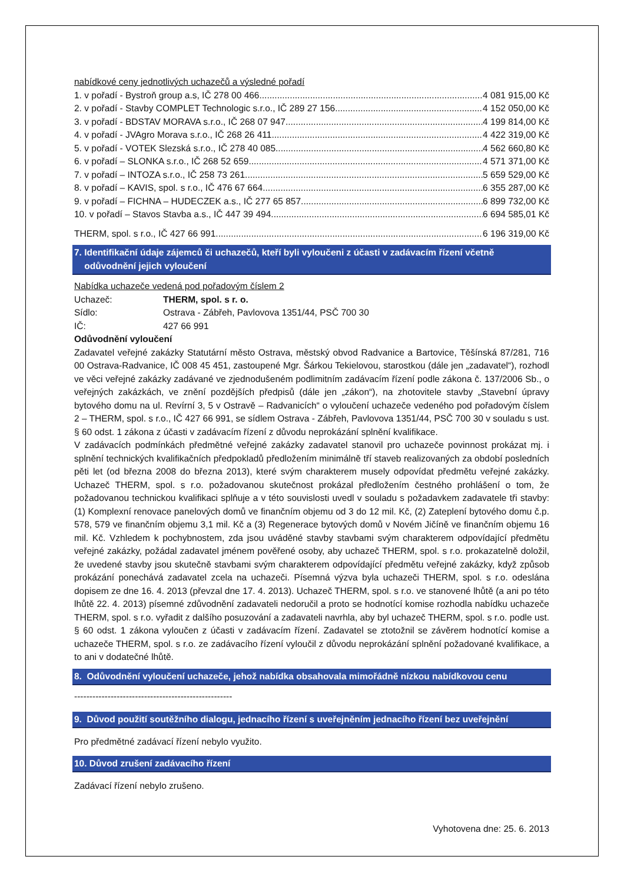nabídkové ceny jednotlivých uchazečů a výsledné pořadí
1. v pořadí - Bystroň group a.s, IČ 278 00 466 4 081 915,00 Kč
2. v pořadí - Stavby COMPLET Technologic s.r.o., IČ 289 27 156 4 152 050,00 Kč
3. v pořadí - BDSTAV MORAVA s.r.o., IČ 268 07 947 4 199 814,00 Kč
4. v pořadí - JVAgro Morava s.r.o., IČ 268 26 411 4 422 319,00 Kč
5. v pořadí - VOTEK Slezská s.r.o., IČ 278 40 085 4 562 660,80 Kč
6. v pořadí – SLONKA s.r.o., IČ 268 52 659 4 571 371,00 Kč
7. v pořadí – INTOZA s.r.o., IČ 258 73 261 5 659 529,00 Kč
8. v pořadí – KAVIS, spol. s r.o., IČ 476 67 664 6 355 287,00 Kč
9. v pořadí – FICHNA – HUDECZEK a.s., IČ 277 65 857 6 899 732,00 Kč
10. v pořadí – Stavos Stavba a.s., IČ 447 39 494 6 694 585,01 Kč
THERM, spol. s r.o., IČ 427 66 991 6 196 319,00 Kč
7. Identifikační údaje zájemců či uchazečů, kteří byli vyloučeni z účasti v zadávacím řízení včetně
odůvodnění jejich vyloučení
Nabídka uchazeče vedená pod pořadovým číslem 2
Uchazeč: THERM, spol. s r. o.
Sídlo: Ostrava - Zábřeh, Pavlovova 1351/44, PSČ 700 30
IČ: 427 66 991
Odůvodnění vyloučení
Zadavatel veřejné zakázky Statutární město Ostrava, městský obvod Radvanice a Bartovice, Těšínská 87/281, 716 00 Ostrava-Radvanice, IČ 008 45 451, zastoupené Mgr. Šárkou Tekielovou, starostkou (dále jen „zadavatel“), rozhodl ve věci veřejné zakázky zadávané ve zjednodušeném podlimitním zadávacím řízení podle zákona č. 137/2006 Sb., o veřejných zakázkách, ve znění pozdějších předpisů (dále jen „zákon“), na zhotovitele stavby „Stavební úpravy bytového domu na ul. Revírní 3, 5 v Ostravě – Radvanicích“ o vyloučení uchazeče vedeného pod pořadovým číslem 2 – THERM, spol. s r.o., IČ 427 66 991, se sídlem Ostrava - Zábřeh, Pavlovova 1351/44, PSČ 700 30 v souladu s ust. § 60 odst. 1 zákona z účasti v zadávacím řízení z důvodu neprokázání splnění kvalifikace.
V zadávacích podmínkách předmětné veřejné zakázky zadavatel stanovil pro uchazeče povinnost prokázat mj. i splnění technických kvalifikačních předpokladů předložením minimálně tří staveb realizovaných za období posledních pěti let (od března 2008 do března 2013), které svým charakterem musely odpovídat předmětu veřejné zakázky. Uchazeč THERM, spol. s r.o. požadovanou skutečnost prokázal předložením čestného prohlášení o tom, že požadovanou technickou kvalifikaci splňuje a v této souvislosti uvedl v souladu s požadavkem zadavatele tři stavby: (1) Komplexní renovace panelových domů ve finančním objemu od 3 do 12 mil. Kč, (2) Zateplení bytového domu č.p. 578, 579 ve finančním objemu 3,1 mil. Kč a (3) Regenerace bytových domů v Novém Jičíně ve finančním objemu 16 mil. Kč. Vzhledem k pochybnostem, zda jsou uváděné stavby stavbami svým charakterem odpovídající předmětu veřejné zakázky, požádal zadavatel jménem pověřené osoby, aby uchazeč THERM, spol. s r.o. prokazatelně doložil, že uvedené stavby jsou skutečně stavbami svým charakterem odpovídající předmětu veřejné zakázky, když způsob prokázání ponechává zadavatel zcela na uchazeči. Písemná výzva byla uchazeči THERM, spol. s r.o. odeslána dopisem ze dne 16. 4. 2013 (převzal dne 17. 4. 2013). Uchazeč THERM, spol. s r.o. ve stanovené lhůtě (a ani po této lhůtě 22. 4. 2013) písemné zdůvodnění zadavateli nedoručil a proto se hodnotící komise rozhodla nabídku uchazeče THERM, spol. s r.o. vyřadit z dalšího posuzování a zadavateli navrhla, aby byl uchazeč THERM, spol. s r.o. podle ust. § 60 odst. 1 zákona vyloučen z účasti v zadávacím řízení. Zadavatel se ztotožnil se závěrem hodnotící komise a uchazeče THERM, spol. s r.o. ze zadávacího řízení vyloučil z důvodu neprokázání splnění požadované kvalifikace, a to ani v dodatečné lhůtě.
8. Odůvodnění vyloučení uchazeče, jehož nabídka obsahovala mimořádně nízkou nabídkovou cenu
----------------------------------------------------
9. Důvod použití soutěžního dialogu, jednacího řízení s uveřejněním jednacího řízení bez uveřejnění
Pro předmětné zadávací řízení nebylo využito.
10. Důvod zrušení zadávacího řízení
Zadávací řízení nebylo zrušeno.
Vyhotovena dne: 25. 6. 2013